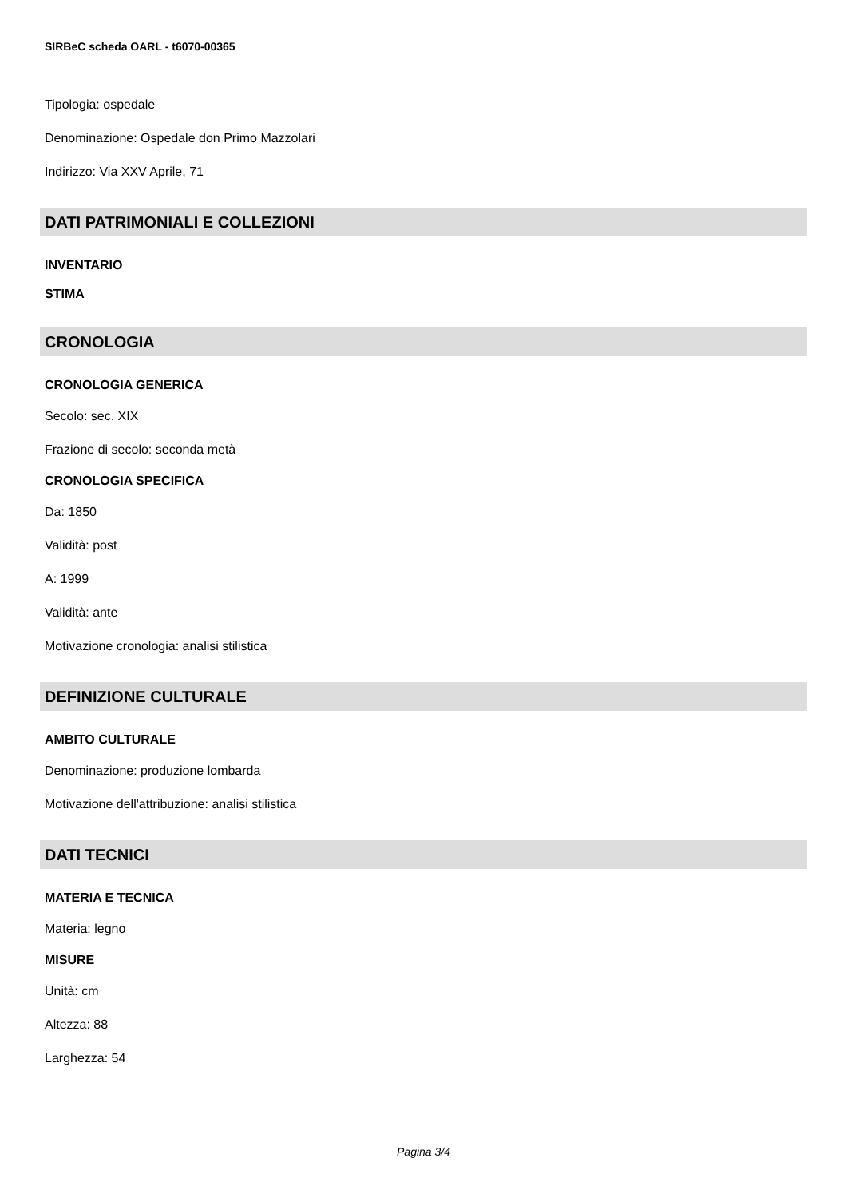SIRBeC scheda OARL - t6070-00365
Tipologia: ospedale
Denominazione: Ospedale don Primo Mazzolari
Indirizzo: Via XXV Aprile, 71
DATI PATRIMONIALI E COLLEZIONI
INVENTARIO
STIMA
CRONOLOGIA
CRONOLOGIA GENERICA
Secolo: sec. XIX
Frazione di secolo: seconda metà
CRONOLOGIA SPECIFICA
Da: 1850
Validità: post
A: 1999
Validità: ante
Motivazione cronologia: analisi stilistica
DEFINIZIONE CULTURALE
AMBITO CULTURALE
Denominazione: produzione lombarda
Motivazione dell'attribuzione: analisi stilistica
DATI TECNICI
MATERIA E TECNICA
Materia: legno
MISURE
Unità: cm
Altezza: 88
Larghezza: 54
Pagina 3/4